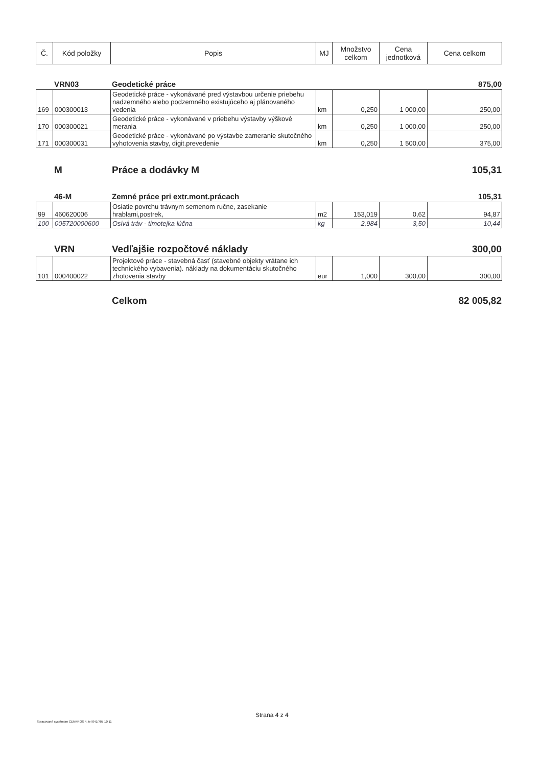| Č. | Kód položky | Popis | MJ | Množstvo celkom | Cena jednotková | Cena celkom |
| --- | --- | --- | --- | --- | --- | --- |
VRN03 Geodetické práce 875,00
| 169 | 000300013 | Geodetické práce - vykonávané pred výstavbou určenie priebehu nadzemného alebo podzemného existujúceho aj plánovaného vedenia | km | 0,250 | 1 000,00 | 250,00 |
| 170 | 000300021 | Geodetické práce - vykonávané v priebehu výstavby výškové merania | km | 0,250 | 1 000,00 | 250,00 |
| 171 | 000300031 | Geodetické práce - vykonávané po výstavbe zameranie skutočného vyhotovenia stavby, digit.prevedenie | km | 0,250 | 1 500,00 | 375,00 |
M Práce a dodávky M 105,31
46-M Zemné práce pri extr.mont.prácach 105,31
| 99 | 460620006 | Osiatie povrchu trávnym semenom ručne, zasekanie hrablami,postrek, | m2 | 153,019 | 0,62 | 94,87 |
| 100 | 005720000600 | Osivá tráv - timotejka lúčna | kg | 2,984 | 3,50 | 10,44 |
VRN Vedľajšie rozpočtové náklady 300,00
| 101 | 000400022 | Projektové práce - stavebná časť (stavebné objekty vrátane ich technického vybavenia). náklady na dokumentáciu skutočného zhotovenia stavby | eur | 1,000 | 300,00 | 300,00 |
Celkom 82 005,82
Strana 4 z 4
Spracované systémom CENKROS 4, tel 041/707 10 11